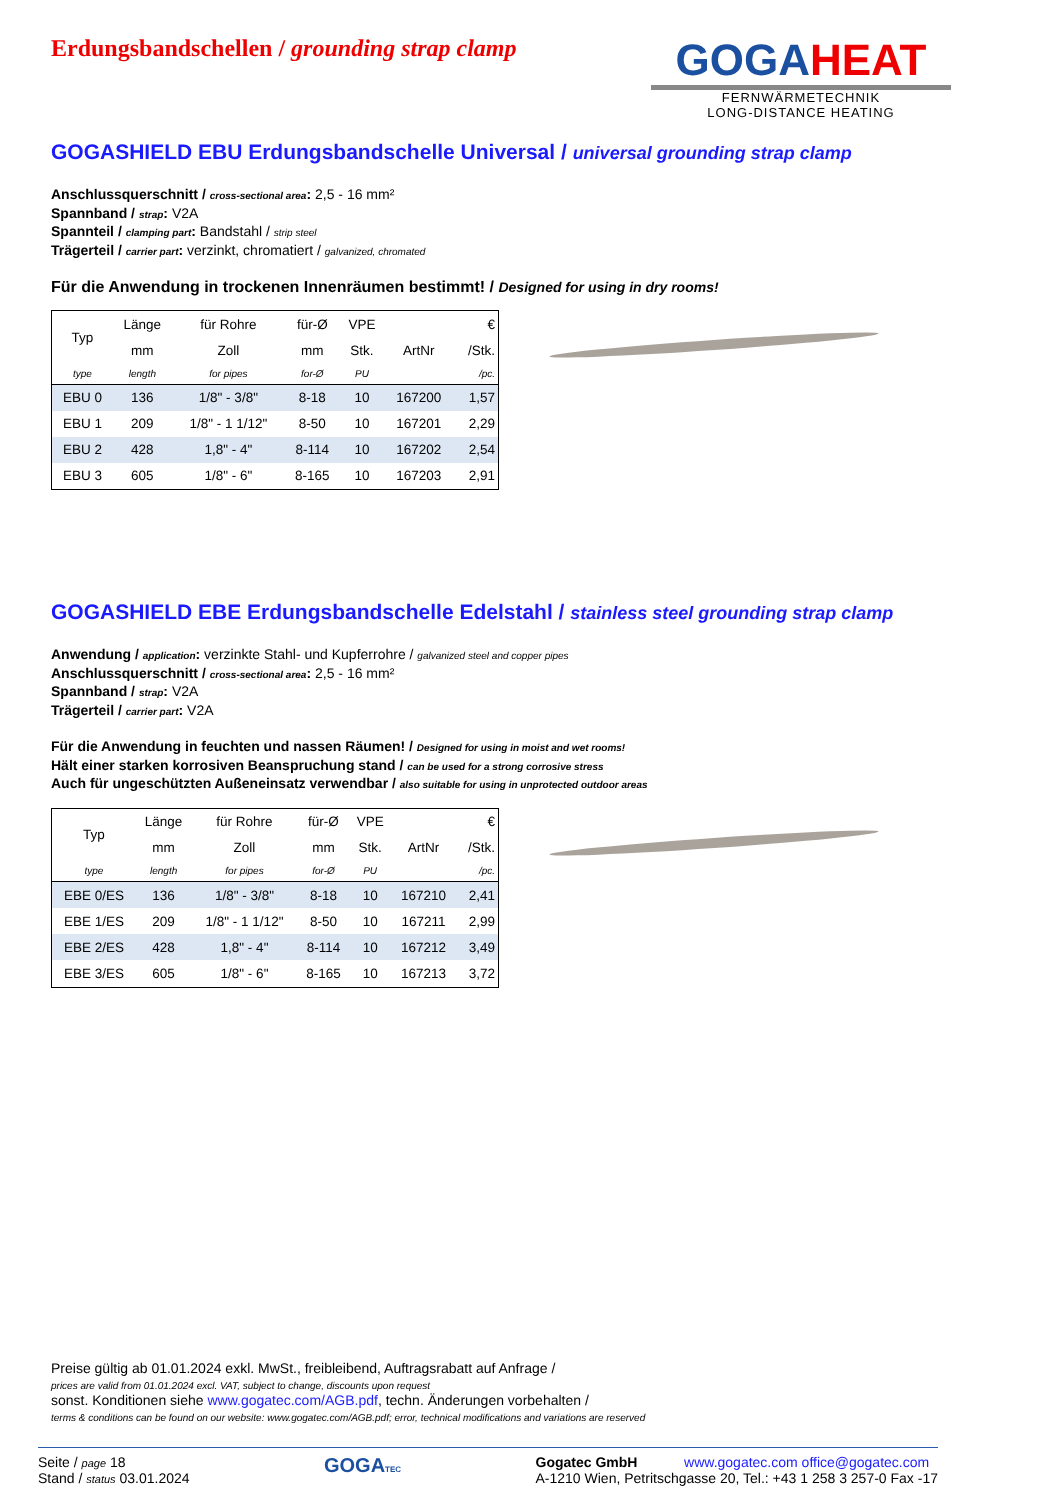GOGAHEAT
FERNWÄRMETECHNIK
LONG-DISTANCE HEATING
Erdungsbandschellen / grounding strap clamp
GOGASHIELD EBU Erdungsbandschelle Universal / universal grounding strap clamp
Anschlussquerschnitt / cross-sectional area: 2,5 - 16 mm²
Spannband / strap: V2A
Spannteil / clamping part: Bandstahl / strip steel
Trägerteil / carrier part: verzinkt, chromatiert / galvanized, chromated
Für die Anwendung in trockenen Innenräumen bestimmt! / Designed for using in dry rooms!
| Typ | Länge | für Rohre | für-Ø | VPE | | € |
| --- | --- | --- | --- | --- | --- | --- |
| | mm | Zoll | mm | Stk. | ArtNr | /Stk. |
| type | length | for pipes | for-Ø | PU | | /pc. |
| EBU 0 | 136 | 1/8" - 3/8" | 8-18 | 10 | 167200 | 1,57 |
| EBU 1 | 209 | 1/8" - 1 1/12" | 8-50 | 10 | 167201 | 2,29 |
| EBU 2 | 428 | 1,8" - 4" | 8-114 | 10 | 167202 | 2,54 |
| EBU 3 | 605 | 1/8" - 6" | 8-165 | 10 | 167203 | 2,91 |
GOGASHIELD EBE Erdungsbandschelle Edelstahl / stainless steel grounding strap clamp
Anwendung / application: verzinkte Stahl- und Kupferrohre / galvanized steel and copper pipes
Anschlussquerschnitt / cross-sectional area: 2,5 - 16 mm²
Spannband / strap: V2A
Trägerteil / carrier part: V2A
Für die Anwendung in feuchten und nassen Räumen! / Designed for using in moist and wet rooms!
Hält einer starken korrosiven Beanspruchung stand / can be used for a strong corrosive stress
Auch für ungeschützten Außeneinsatz verwendbar / also suitable for using in unprotected outdoor areas
| Typ | Länge | für Rohre | für-Ø | VPE | | € |
| --- | --- | --- | --- | --- | --- | --- |
| | mm | Zoll | mm | Stk. | ArtNr | /Stk. |
| type | length | for pipes | for-Ø | PU | | /pc. |
| EBE 0/ES | 136 | 1/8" - 3/8" | 8-18 | 10 | 167210 | 2,41 |
| EBE 1/ES | 209 | 1/8" - 1 1/12" | 8-50 | 10 | 167211 | 2,99 |
| EBE 2/ES | 428 | 1,8" - 4" | 8-114 | 10 | 167212 | 3,49 |
| EBE 3/ES | 605 | 1/8" - 6" | 8-165 | 10 | 167213 | 3,72 |
Preise gültig ab 01.01.2024 exkl. MwSt., freibleibend, Auftragsrabatt auf Anfrage /
prices are valid from 01.01.2024 excl. VAT, subject to change, discounts upon request
sonst. Konditionen siehe www.gogatec.com/AGB.pdf, techn. Änderungen vorbehalten /
terms & conditions can be found on our website: www.gogatec.com/AGB.pdf; error, technical modifications and variations are reserved
Seite / page 18
Stand / status 03.01.2024
GOGATEC
Gogatec GmbH www.gogatec.com office@gogatec.com
A-1210 Wien, Petritschgasse 20, Tel.: +43 1 258 3 257-0 Fax -17